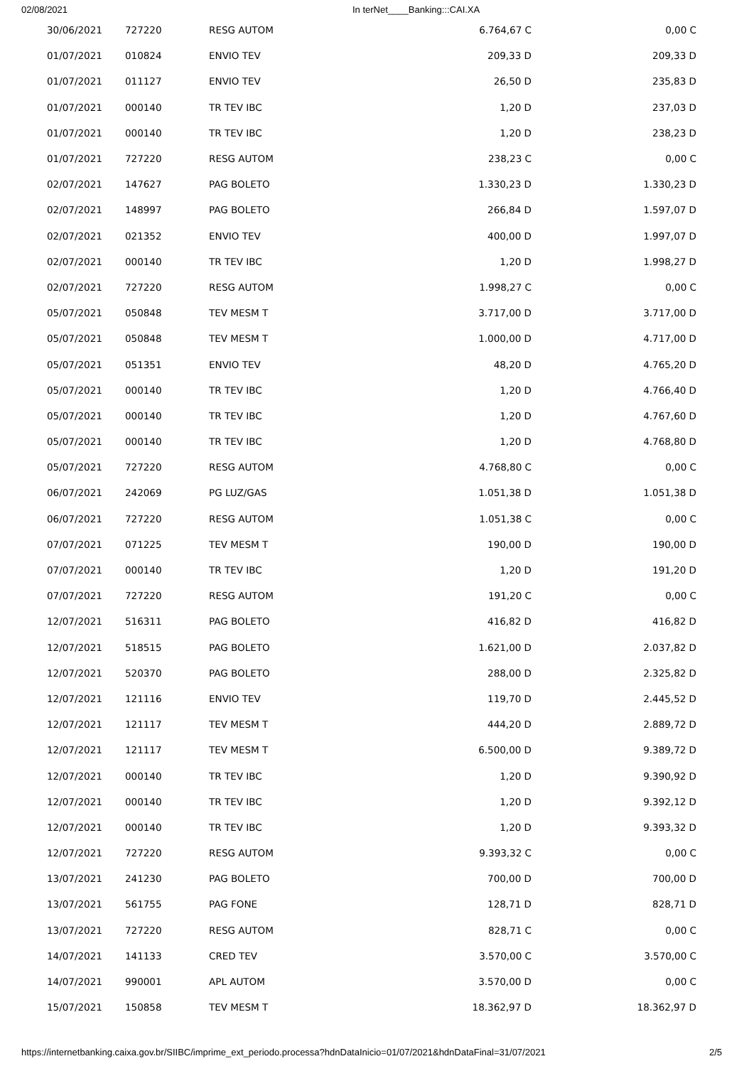02/08/2021 In terNet____Banking:::CAI.XA
| 30/06/2021 | 727220 | RESG AUTOM | 6.764,67 C | 0,00 C |
| 01/07/2021 | 010824 | ENVIO TEV | 209,33 D | 209,33 D |
| 01/07/2021 | 011127 | ENVIO TEV | 26,50 D | 235,83 D |
| 01/07/2021 | 000140 | TR TEV IBC | 1,20 D | 237,03 D |
| 01/07/2021 | 000140 | TR TEV IBC | 1,20 D | 238,23 D |
| 01/07/2021 | 727220 | RESG AUTOM | 238,23 C | 0,00 C |
| 02/07/2021 | 147627 | PAG BOLETO | 1.330,23 D | 1.330,23 D |
| 02/07/2021 | 148997 | PAG BOLETO | 266,84 D | 1.597,07 D |
| 02/07/2021 | 021352 | ENVIO TEV | 400,00 D | 1.997,07 D |
| 02/07/2021 | 000140 | TR TEV IBC | 1,20 D | 1.998,27 D |
| 02/07/2021 | 727220 | RESG AUTOM | 1.998,27 C | 0,00 C |
| 05/07/2021 | 050848 | TEV MESM T | 3.717,00 D | 3.717,00 D |
| 05/07/2021 | 050848 | TEV MESM T | 1.000,00 D | 4.717,00 D |
| 05/07/2021 | 051351 | ENVIO TEV | 48,20 D | 4.765,20 D |
| 05/07/2021 | 000140 | TR TEV IBC | 1,20 D | 4.766,40 D |
| 05/07/2021 | 000140 | TR TEV IBC | 1,20 D | 4.767,60 D |
| 05/07/2021 | 000140 | TR TEV IBC | 1,20 D | 4.768,80 D |
| 05/07/2021 | 727220 | RESG AUTOM | 4.768,80 C | 0,00 C |
| 06/07/2021 | 242069 | PG LUZ/GAS | 1.051,38 D | 1.051,38 D |
| 06/07/2021 | 727220 | RESG AUTOM | 1.051,38 C | 0,00 C |
| 07/07/2021 | 071225 | TEV MESM T | 190,00 D | 190,00 D |
| 07/07/2021 | 000140 | TR TEV IBC | 1,20 D | 191,20 D |
| 07/07/2021 | 727220 | RESG AUTOM | 191,20 C | 0,00 C |
| 12/07/2021 | 516311 | PAG BOLETO | 416,82 D | 416,82 D |
| 12/07/2021 | 518515 | PAG BOLETO | 1.621,00 D | 2.037,82 D |
| 12/07/2021 | 520370 | PAG BOLETO | 288,00 D | 2.325,82 D |
| 12/07/2021 | 121116 | ENVIO TEV | 119,70 D | 2.445,52 D |
| 12/07/2021 | 121117 | TEV MESM T | 444,20 D | 2.889,72 D |
| 12/07/2021 | 121117 | TEV MESM T | 6.500,00 D | 9.389,72 D |
| 12/07/2021 | 000140 | TR TEV IBC | 1,20 D | 9.390,92 D |
| 12/07/2021 | 000140 | TR TEV IBC | 1,20 D | 9.392,12 D |
| 12/07/2021 | 000140 | TR TEV IBC | 1,20 D | 9.393,32 D |
| 12/07/2021 | 727220 | RESG AUTOM | 9.393,32 C | 0,00 C |
| 13/07/2021 | 241230 | PAG BOLETO | 700,00 D | 700,00 D |
| 13/07/2021 | 561755 | PAG FONE | 128,71 D | 828,71 D |
| 13/07/2021 | 727220 | RESG AUTOM | 828,71 C | 0,00 C |
| 14/07/2021 | 141133 | CRED TEV | 3.570,00 C | 3.570,00 C |
| 14/07/2021 | 990001 | APL AUTOM | 3.570,00 D | 0,00 C |
| 15/07/2021 | 150858 | TEV MESM T | 18.362,97 D | 18.362,97 D |
https://internetbanking.caixa.gov.br/SIIBC/imprime_ext_periodo.processa?hdnDataInicio=01/07/2021&hdnDataFinal=31/07/2021 2/5